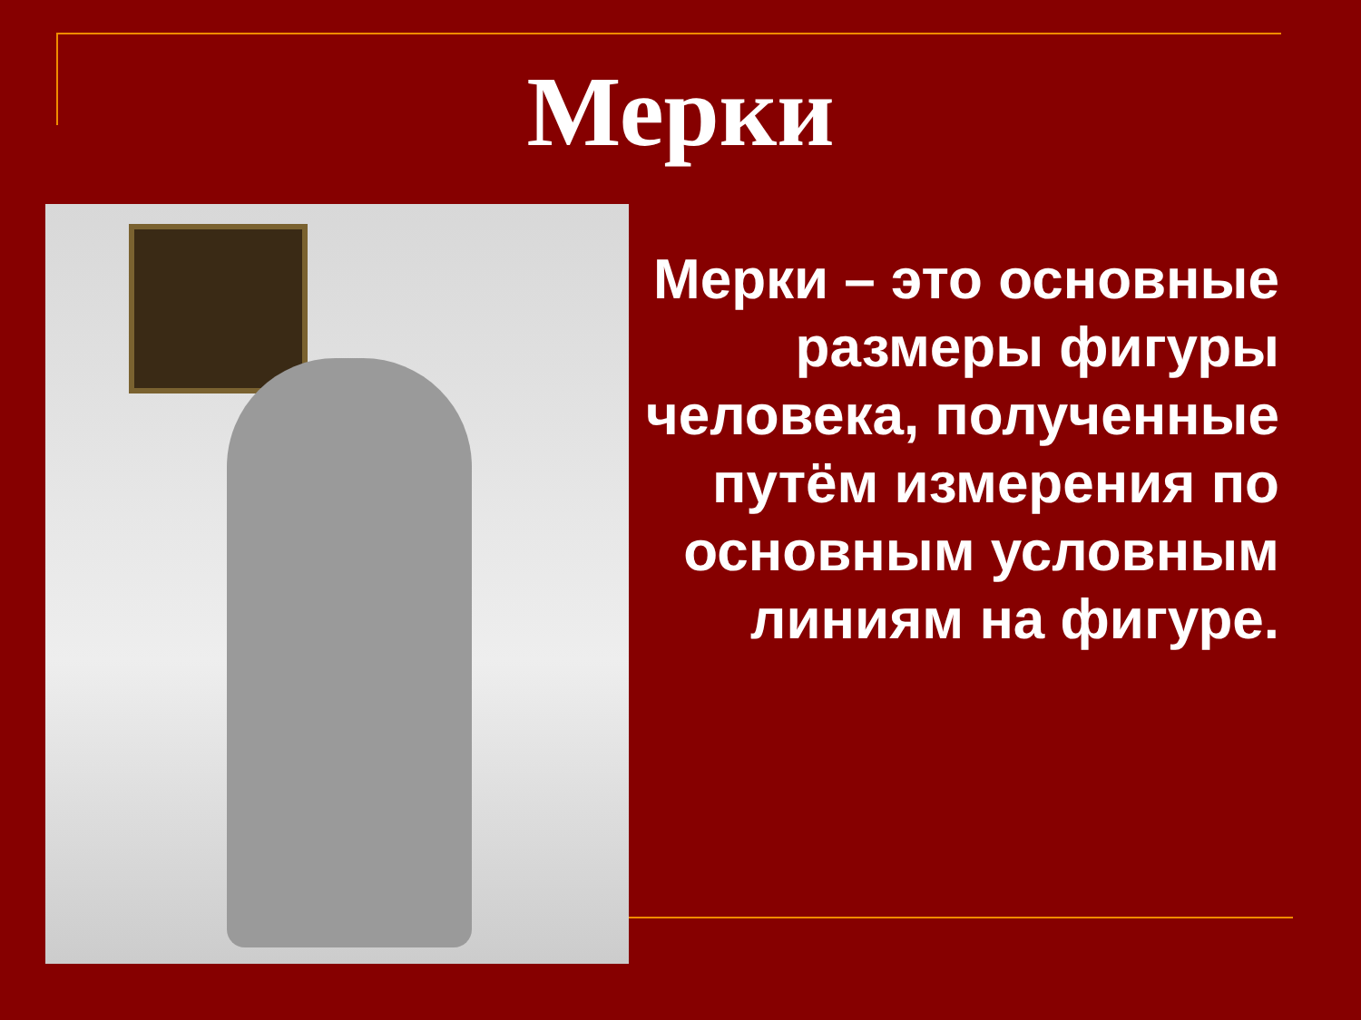Мерки
Мерки – это основные размеры фигуры человека, полученные путём измерения по основным условным линиям на фигуре.